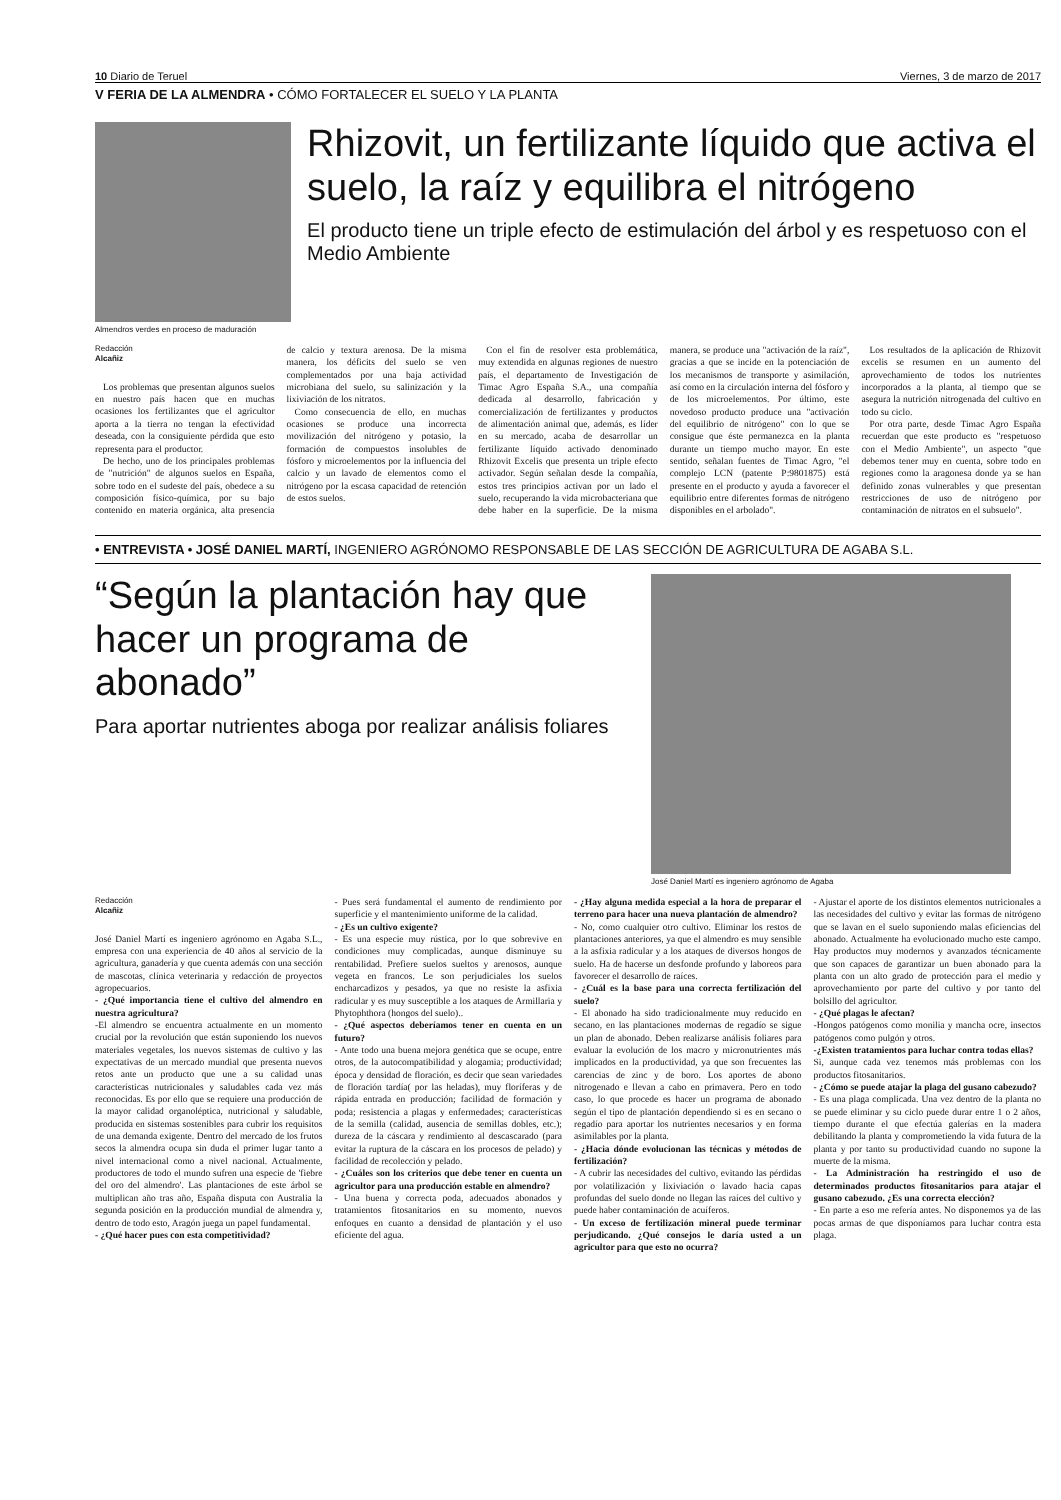10 Diario de Teruel Viernes, 3 de marzo de 2017
V FERIA DE LA ALMENDRA • CÓMO FORTALECER EL SUELO Y LA PLANTA
Almendros verdes en proceso de maduración
Rhizovit, un fertilizante líquido que activa el suelo, la raíz y equilibra el nitrógeno
El producto tiene un triple efecto de estimulación del árbol y es respetuoso con el Medio Ambiente
Redacción
Alcañiz
Los problemas que presentan algunos suelos en nuestro país hacen que en muchas ocasiones los fertilizantes que el agricultor aporta a la tierra no tengan la efectividad deseada, con la consiguiente pérdida que esto representa para el productor.
De hecho, uno de los principales problemas de "nutrición" de algunos suelos en España, sobre todo en el sudeste del país, obedece a su composición físico-química, por su bajo contenido en materia orgánica, alta presencia de calcio y textura arenosa. De la misma manera, los déficits del suelo se ven complementados por una baja actividad microbiana del suelo, su salinización y la lixiviación de los nitratos.
Como consecuencia de ello, en muchas ocasiones se produce una incorrecta movilización del nitrógeno y potasio, la formación de compuestos insolubles de fósforo y microelementos por la influencia del calcio y un lavado de elementos como el nitrógeno por la escasa capacidad de retención de estos suelos.
Con el fin de resolver esta problemática, muy extendida en algunas regiones de nuestro país, el departamento de Investigación de Timac Agro España S.A., una compañía dedicada al desarrollo, fabricación y comercialización de fertilizantes y productos de alimentación animal que, además, es líder en su mercado, acaba de desarrollar un fertilizante líquido activado denominado Rhizovit Excelis que presenta un triple efecto activador. Según señalan desde la compañía, estos tres principios activan por un lado el suelo, recuperando la vida microbacteriana que debe haber en la superficie. De la misma manera, se produce una "activación de la raíz", gracias a que se incide en la potenciación de los mecanismos de transporte y asimilación, así como en la circulación interna del fósforo y de los microelementos. Por último, este novedoso producto produce una "activación del equilibrio de nitrógeno" con lo que se consigue que éste permanezca en la planta durante un tiempo mucho mayor. En este sentido, señalan fuentes de Timac Agro, "el complejo LCN (patente P:9801875) está presente en el producto y ayuda a favorecer el equilibrio entre diferentes formas de nitrógeno disponibles en el arbolado".
Los resultados de la aplicación de Rhizovit excelis se resumen en un aumento del aprovechamiento de todos los nutrientes incorporados a la planta, al tiempo que se asegura la nutrición nitrogenada del cultivo en todo su ciclo.
Por otra parte, desde Timac Agro España recuerdan que este producto es "respetuoso con el Medio Ambiente", un aspecto "que debemos tener muy en cuenta, sobre todo en regiones como la aragonesa donde ya se han definido zonas vulnerables y que presentan restricciones de uso de nitrógeno por contaminación de nitratos en el subsuelo".
• ENTREVISTA • JOSÉ DANIEL MARTÍ, INGENIERO AGRÓNOMO RESPONSABLE DE LAS SECCIÓN DE AGRICULTURA DE AGABA S.L.
“Según la plantación hay que hacer un programa de abonado”
Para aportar nutrientes aboga por realizar análisis foliares
José Daniel Martí es ingeniero agrónomo de Agaba
Redacción
Alcañiz
José Daniel Martí es ingeniero agrónomo en Agaba S.L., empresa con una experiencia de 40 años al servicio de la agricultura, ganadería y que cuenta además con una sección de mascotas, clínica veterinaria y redacción de proyectos agropecuarios.
- ¿Qué importancia tiene el cultivo del almendro en nuestra agricultura?
-El almendro se encuentra actualmente en un momento crucial por la revolución que están suponiendo los nuevos materiales vegetales, los nuevos sistemas de cultivo y las expectativas de un mercado mundial que presenta nuevos retos ante un producto que une a su calidad unas características nutricionales y saludables cada vez más reconocidas. Es por ello que se requiere una producción de la mayor calidad organoléptica, nutricional y saludable, producida en sistemas sostenibles para cubrir los requisitos de una demanda exigente. Dentro del mercado de los frutos secos la almendra ocupa sin duda el primer lugar tanto a nivel internacional como a nivel nacional. Actualmente, productores de todo el mundo sufren una especie de 'fiebre del oro del almendro'. Las plantaciones de este árbol se multiplican año tras año, España disputa con Australia la segunda posición en la producción mundial de almendra y, dentro de todo esto, Aragón juega un papel fundamental.
- ¿Qué hacer pues con esta competitividad?
- Pues será fundamental el aumento de rendimiento por superficie y el mantenimiento uniforme de la calidad.
- ¿Es un cultivo exigente?
- Es una especie muy rústica, por lo que sobrevive en condiciones muy complicadas, aunque disminuye su rentabilidad. Prefiere suelos sueltos y arenosos, aunque vegeta en francos. Le son perjudiciales los suelos encharcadizos y pesados, ya que no resiste la asfixia radicular y es muy susceptible a los ataques de Armillaria y Phytophthora (hongos del suelo)..
- ¿Qué aspectos deberíamos tener en cuenta en un futuro?
- Ante todo una buena mejora genética que se ocupe, entre otros, de la autocompatibilidad y alogamia; productividad; época y densidad de floración, es decir que sean variedades de floración tardía( por las heladas), muy floríferas y de rápida entrada en producción; facilidad de formación y poda; resistencia a plagas y enfermedades; características de la semilla (calidad, ausencia de semillas dobles, etc.); dureza de la cáscara y rendimiento al descascarado (para evitar la ruptura de la cáscara en los procesos de pelado) y facilidad de recolección y pelado.
- ¿Cuáles son los criterios que debe tener en cuenta un agricultor para una producción estable en almendro?
- Una buena y correcta poda, adecuados abonados y tratamientos fitosanitarios en su momento, nuevos enfoques en cuanto a densidad de plantación y el uso eficiente del agua.
- ¿Hay alguna medida especial a la hora de preparar el terreno para hacer una nueva plantación de almendro?
- No, como cualquier otro cultivo. Eliminar los restos de plantaciones anteriores, ya que el almendro es muy sensible a la asfixia radicular y a los ataques de diversos hongos de suelo. Ha de hacerse un desfonde profundo y laboreos para favorecer el desarrollo de raíces.
- ¿Cuál es la base para una correcta fertilización del suelo?
- El abonado ha sido tradicionalmente muy reducido en secano, en las plantaciones modernas de regadío se sigue un plan de abonado. Deben realizarse análisis foliares para evaluar la evolución de los macro y micronutrientes más implicados en la productividad, ya que son frecuentes las carencias de zinc y de boro. Los aportes de abono nitrogenado e llevan a cabo en primavera. Pero en todo caso, lo que procede es hacer un programa de abonado según el tipo de plantación dependiendo si es en secano o regadío para aportar los nutrientes necesarios y en forma asimilables por la planta.
- ¿Hacia dónde evolucionan las técnicas y métodos de fertilización?
- A cubrir las necesidades del cultivo, evitando las pérdidas por volatilización y lixiviación o lavado hacia capas profundas del suelo donde no llegan las raíces del cultivo y puede haber contaminación de acuíferos.
- Un exceso de fertilización mineral puede terminar perjudicando. ¿Qué consejos le daría usted a un agricultor para que esto no ocurra?
- Ajustar el aporte de los distintos elementos nutricionales a las necesidades del cultivo y evitar las formas de nitrógeno que se lavan en el suelo suponiendo malas eficiencias del abonado. Actualmente ha evolucionado mucho este campo. Hay productos muy modernos y avanzados técnicamente que son capaces de garantizar un buen abonado para la planta con un alto grado de protección para el medio y aprovechamiento por parte del cultivo y por tanto del bolsillo del agricultor.
- ¿Qué plagas le afectan?
-Hongos patógenos como monilia y mancha ocre, insectos patógenos como pulgón y otros.
-¿Existen tratamientos para luchar contra todas ellas?
Si, aunque cada vez tenemos más problemas con los productos fitosanitarios.
- ¿Cómo se puede atajar la plaga del gusano cabezudo?
- Es una plaga complicada. Una vez dentro de la planta no se puede eliminar y su ciclo puede durar entre 1 o 2 años, tiempo durante el que efectúa galerías en la madera debilitando la planta y comprometiendo la vida futura de la planta y por tanto su productividad cuando no supone la muerte de la misma.
- La Administración ha restringido el uso de determinados productos fitosanitarios para atajar el gusano cabezudo. ¿Es una correcta elección?
- En parte a eso me refería antes. No disponemos ya de las pocas armas de que disponíamos para luchar contra esta plaga.